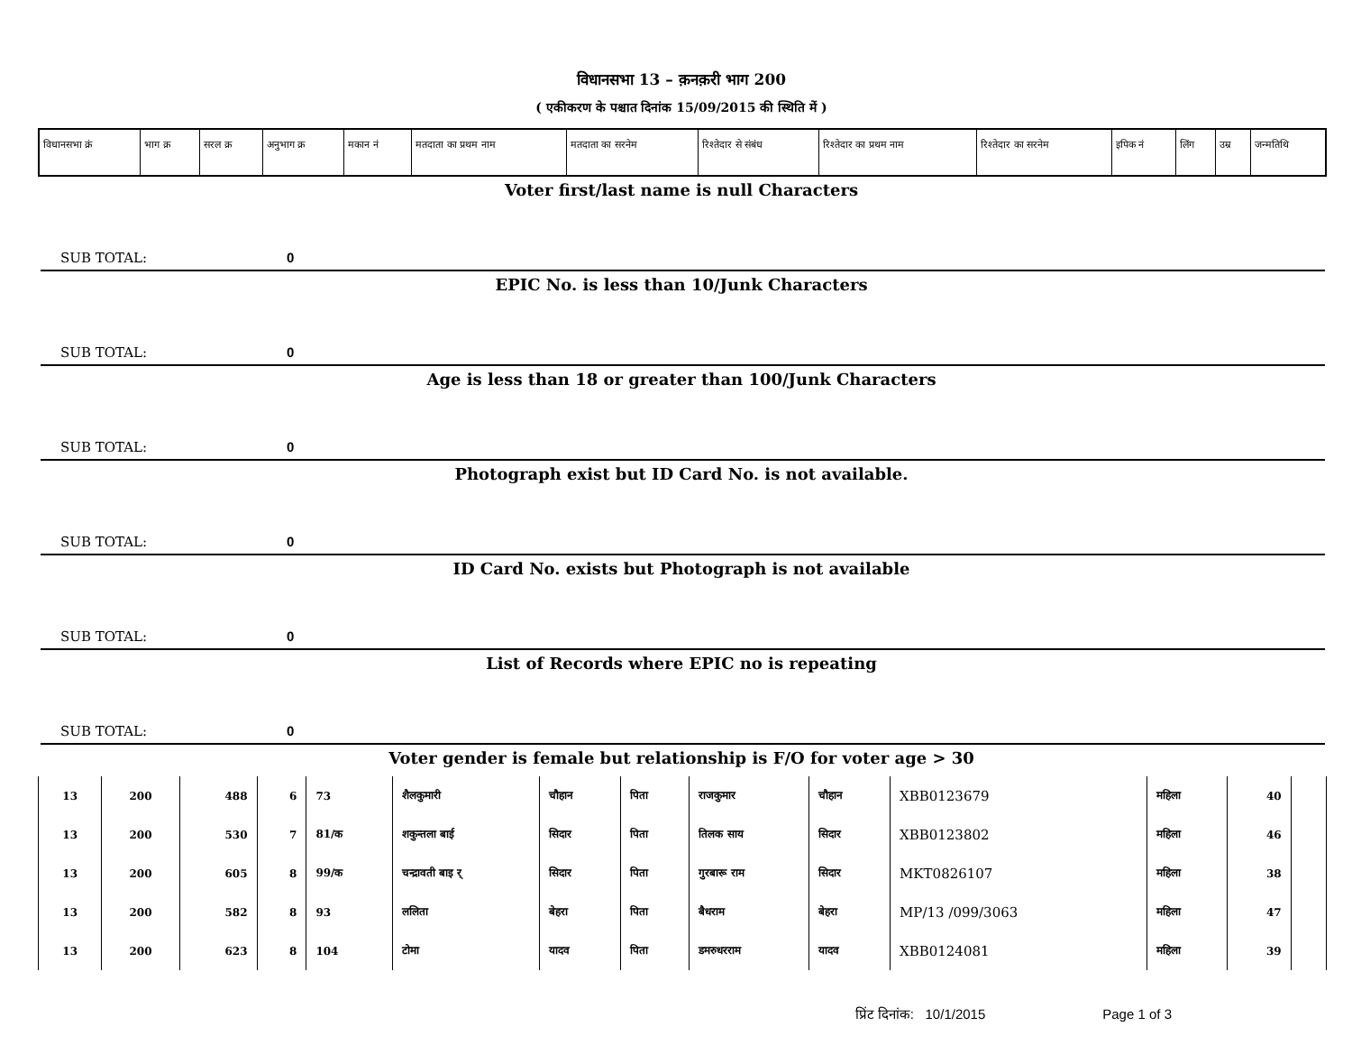विधानसभा 13 – क़नक़री भाग 200
( एकीकरण के पश्चात दिनांक 15/09/2015 की स्थिति में )
| विधानसभा क्रं | भाग क्र | सरल क्र | अनुभाग क्र | मकान नं | मतदाता का प्रथम नाम | मतदाता का सरनेम | रिश्तेदार से संबंध | रिश्तेदार का प्रथम नाम | रिश्तेदार का सरनेम | इपिक नं | लिंग | उम्र | जन्मतिथि |
| --- | --- | --- | --- | --- | --- | --- | --- | --- | --- | --- | --- | --- | --- |
Voter first/last name is null Characters
SUB TOTAL: 0
EPIC No. is less than 10/Junk Characters
SUB TOTAL: 0
Age is less than 18 or greater than 100/Junk Characters
SUB TOTAL: 0
Photograph exist but ID Card No. is not available.
SUB TOTAL: 0
ID Card No. exists but Photograph is not available
SUB TOTAL: 0
List of Records where EPIC no is repeating
SUB TOTAL: 0
Voter gender is female but relationship is F/O for voter age > 30
| 13 | 200 | 488 | 6 | 73 | शैलकुमारी | चौहान | पिता | राजकुमार | चौहान | XBB0123679 | महिला | 40 | |
| 13 | 200 | 530 | 7 | 81/क | शकुन्तला बाई | सिदार | पिता | तिलक साय | सिदार | XBB0123802 | महिला | 46 | |
| 13 | 200 | 605 | 8 | 99/क | चन्द्रावती बाइ र् | सिदार | पिता | गुरबारू राम | सिदार | MKT0826107 | महिला | 38 | |
| 13 | 200 | 582 | 8 | 93 | ललिता | बेहरा | पिता | बैधराम | बेहरा | MP/13 /099/3063 | महिला | 47 | |
| 13 | 200 | 623 | 8 | 104 | टोमा | यादव | पिता | डमरुधरराम | यादव | XBB0124081 | महिला | 39 | |
प्रिंट दिनांक: 10/1/2015 Page 1 of 3